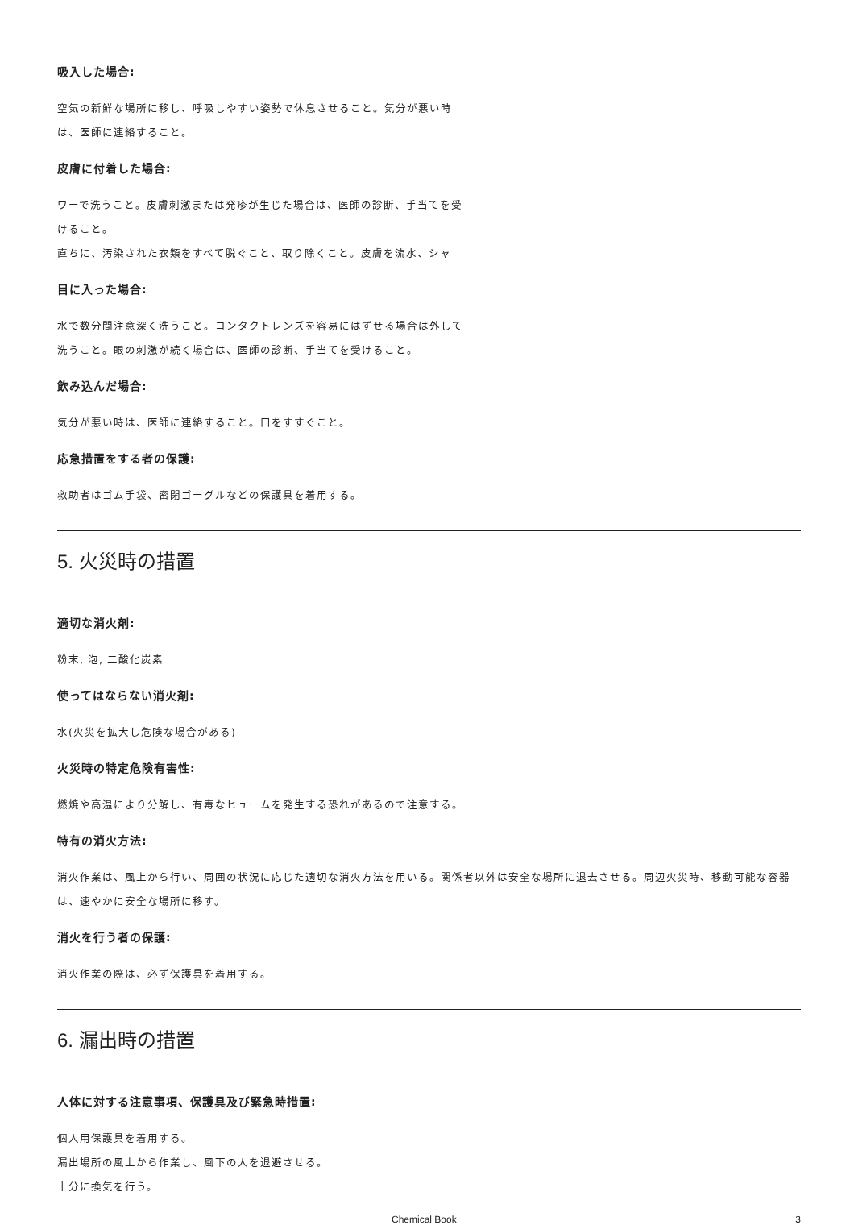吸入した場合:
空気の新鮮な場所に移し、呼吸しやすい姿勢で休息させること。気分が悪い時は、医師に連絡すること。
皮膚に付着した場合:
ワーで洗うこと。皮膚刺激または発疹が生じた場合は、医師の診断、手当てを受けること。
直ちに、汚染された衣類をすべて脱ぐこと、取り除くこと。皮膚を流水、シャ
目に入った場合:
水で数分間注意深く洗うこと。コンタクトレンズを容易にはずせる場合は外して洗うこと。眼の刺激が続く場合は、医師の診断、手当てを受けること。
飲み込んだ場合:
気分が悪い時は、医師に連絡すること。口をすすぐこと。
応急措置をする者の保護:
救助者はゴム手袋、密閉ゴーグルなどの保護具を着用する。
5. 火災時の措置
適切な消火剤:
粉末, 泡, 二酸化炭素
使ってはならない消火剤:
水(火災を拡大し危険な場合がある)
火災時の特定危険有害性:
燃焼や高温により分解し、有毒なヒュームを発生する恐れがあるので注意する。
特有の消火方法:
消火作業は、風上から行い、周囲の状況に応じた適切な消火方法を用いる。関係者以外は安全な場所に退去させる。周辺火災時、移動可能な容器は、速やかに安全な場所に移す。
消火を行う者の保護:
消火作業の際は、必ず保護具を着用する。
6. 漏出時の措置
人体に対する注意事項、保護具及び緊急時措置:
個人用保護具を着用する。
漏出場所の風上から作業し、風下の人を退避させる。
十分に換気を行う。
Chemical Book 3